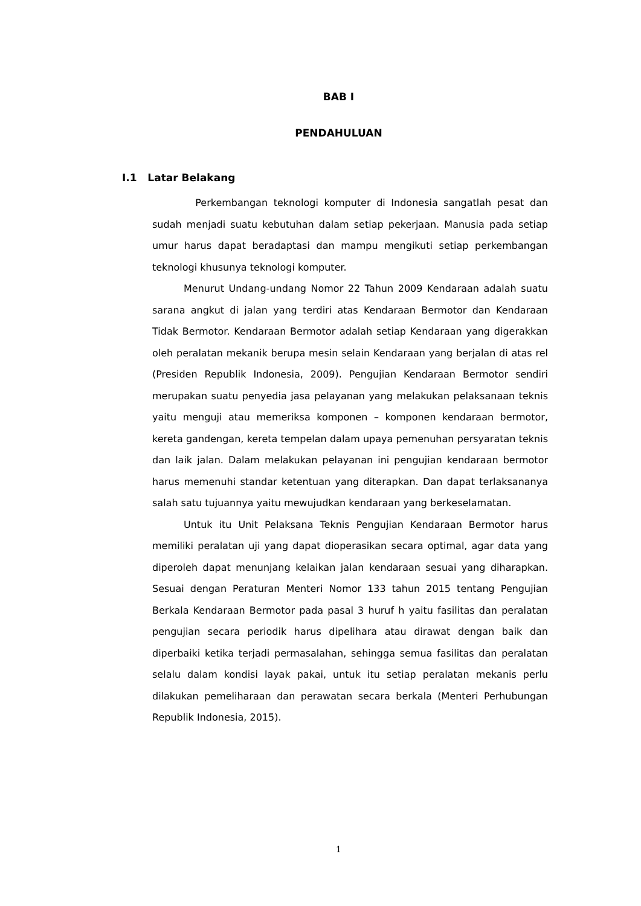BAB I
PENDAHULUAN
I.1 Latar Belakang
Perkembangan teknologi komputer di Indonesia sangatlah pesat dan sudah menjadi suatu kebutuhan dalam setiap pekerjaan. Manusia pada setiap umur harus dapat beradaptasi dan mampu mengikuti setiap perkembangan teknologi khusunya teknologi komputer.
Menurut Undang-undang Nomor 22 Tahun 2009 Kendaraan adalah suatu sarana angkut di jalan yang terdiri atas Kendaraan Bermotor dan Kendaraan Tidak Bermotor. Kendaraan Bermotor adalah setiap Kendaraan yang digerakkan oleh peralatan mekanik berupa mesin selain Kendaraan yang berjalan di atas rel (Presiden Republik Indonesia, 2009). Pengujian Kendaraan Bermotor sendiri merupakan suatu penyedia jasa pelayanan yang melakukan pelaksanaan teknis yaitu menguji atau memeriksa komponen – komponen kendaraan bermotor, kereta gandengan, kereta tempelan dalam upaya pemenuhan persyaratan teknis dan laik jalan. Dalam melakukan pelayanan ini pengujian kendaraan bermotor harus memenuhi standar ketentuan yang diterapkan. Dan dapat terlaksananya salah satu tujuannya yaitu mewujudkan kendaraan yang berkeselamatan.
Untuk itu Unit Pelaksana Teknis Pengujian Kendaraan Bermotor harus memiliki peralatan uji yang dapat dioperasikan secara optimal, agar data yang diperoleh dapat menunjang kelaikan jalan kendaraan sesuai yang diharapkan. Sesuai dengan Peraturan Menteri Nomor 133 tahun 2015 tentang Pengujian Berkala Kendaraan Bermotor pada pasal 3 huruf h yaitu fasilitas dan peralatan pengujian secara periodik harus dipelihara atau dirawat dengan baik dan diperbaiki ketika terjadi permasalahan, sehingga semua fasilitas dan peralatan selalu dalam kondisi layak pakai, untuk itu setiap peralatan mekanis perlu dilakukan pemeliharaan dan perawatan secara berkala (Menteri Perhubungan Republik Indonesia, 2015).
1